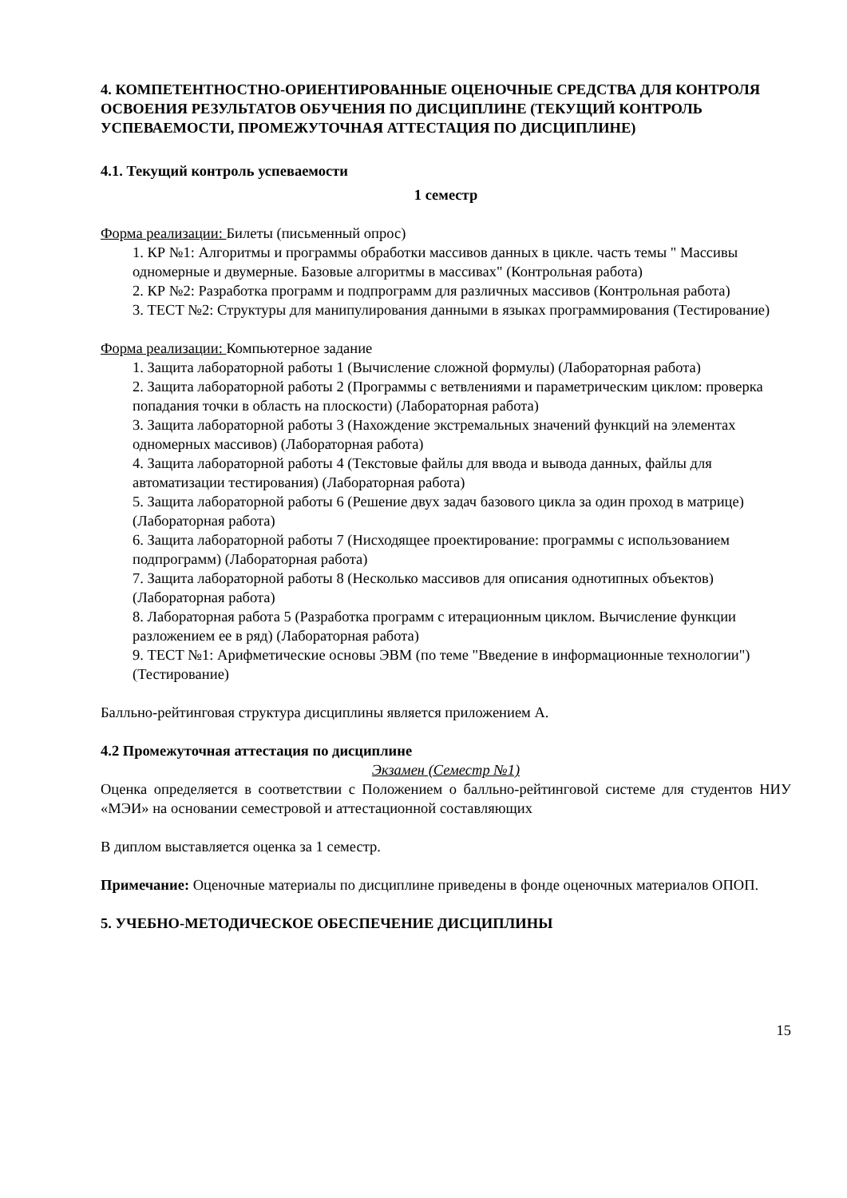4. КОМПЕТЕНТНОСТНО-ОРИЕНТИРОВАННЫЕ ОЦЕНОЧНЫЕ СРЕДСТВА ДЛЯ КОНТРОЛЯ ОСВОЕНИЯ РЕЗУЛЬТАТОВ ОБУЧЕНИЯ ПО ДИСЦИПЛИНЕ (ТЕКУЩИЙ КОНТРОЛЬ УСПЕВАЕМОСТИ, ПРОМЕЖУТОЧНАЯ АТТЕСТАЦИЯ ПО ДИСЦИПЛИНЕ)
4.1. Текущий контроль успеваемости
1 семестр
Форма реализации: Билеты (письменный опрос)
1. КР №1: Алгоритмы и программы обработки массивов данных в цикле. часть темы " Массивы одномерные и двумерные. Базовые алгоритмы в массивах" (Контрольная работа)
2. КР №2: Разработка программ и подпрограмм для различных массивов (Контрольная работа)
3. ТЕСТ №2: Структуры для манипулирования данными в языках программирования (Тестирование)
Форма реализации: Компьютерное задание
1. Защита лабораторной работы 1 (Вычисление сложной формулы) (Лабораторная работа)
2. Защита лабораторной работы 2 (Программы с ветвлениями и параметрическим циклом: проверка попадания точки в область на плоскости) (Лабораторная работа)
3. Защита лабораторной работы 3 (Нахождение экстремальных значений функций на элементах одномерных массивов) (Лабораторная работа)
4. Защита лабораторной работы 4 (Текстовые файлы для ввода и вывода данных, файлы для автоматизации тестирования) (Лабораторная работа)
5. Защита лабораторной работы 6 (Решение двух задач базового цикла за один проход в матрице) (Лабораторная работа)
6. Защита лабораторной работы 7 (Нисходящее проектирование: программы с использованием подпрограмм) (Лабораторная работа)
7. Защита лабораторной работы 8 (Несколько массивов для описания однотипных объектов) (Лабораторная работа)
8. Лабораторная работа 5 (Разработка программ с итерационным циклом. Вычисление функции разложением ее в ряд) (Лабораторная работа)
9. ТЕСТ №1: Арифметические основы ЭВМ (по теме "Введение в информационные технологии") (Тестирование)
Балльно-рейтинговая структура дисциплины является приложением А.
4.2 Промежуточная аттестация по дисциплине
Экзамен (Семестр №1)
Оценка определяется в соответствии с Положением о балльно-рейтинговой системе для студентов НИУ «МЭИ» на основании семестровой и аттестационной составляющих
В диплом выставляется оценка за 1 семестр.
Примечание: Оценочные материалы по дисциплине приведены в фонде оценочных материалов ОПОП.
5. УЧЕБНО-МЕТОДИЧЕСКОЕ ОБЕСПЕЧЕНИЕ ДИСЦИПЛИНЫ
15